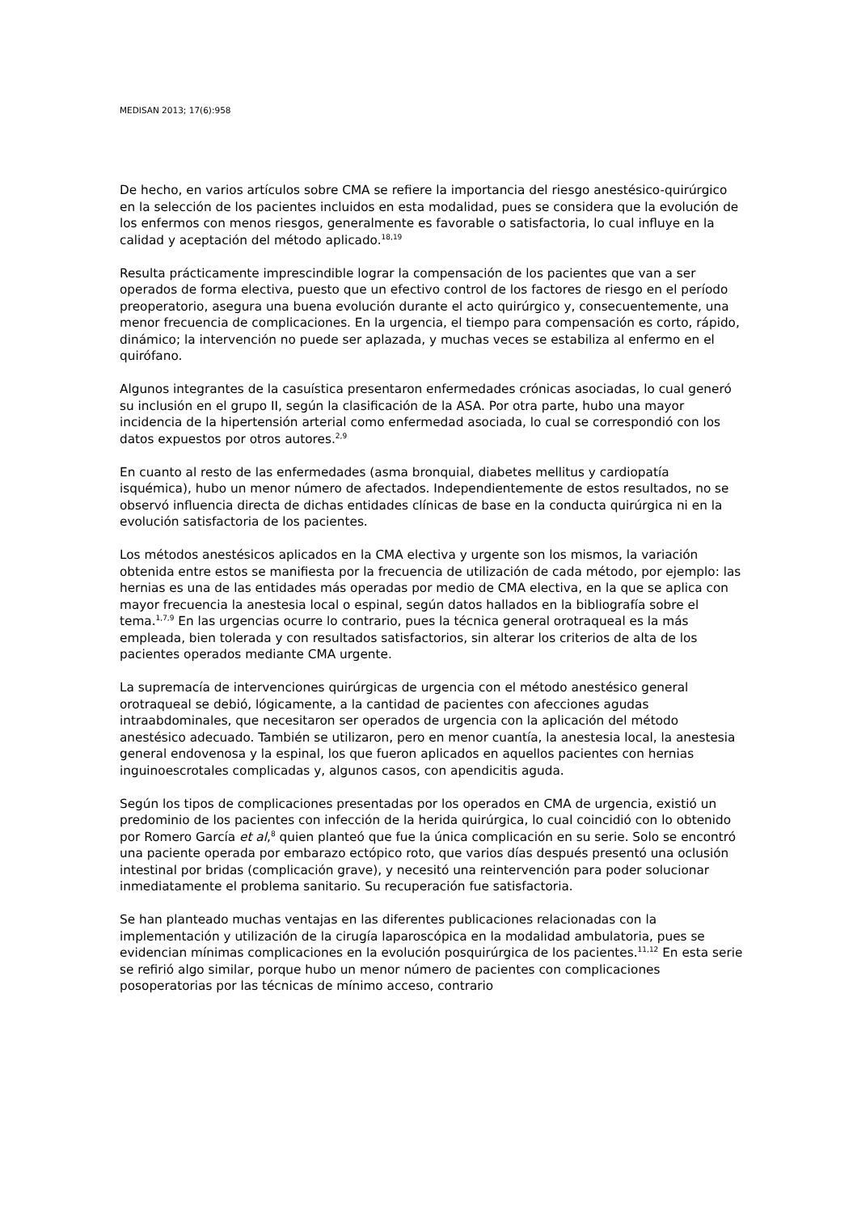MEDISAN 2013; 17(6):958
De hecho, en varios artículos sobre CMA se refiere la importancia del riesgo anestésico-quirúrgico en la selección de los pacientes incluidos en esta modalidad, pues se considera que la evolución de los enfermos con menos riesgos, generalmente es favorable o satisfactoria, lo cual influye en la calidad y aceptación del método aplicado.<sup>18,19</sup>
Resulta prácticamente imprescindible lograr la compensación de los pacientes que van a ser operados de forma electiva, puesto que un efectivo control de los factores de riesgo en el período preoperatorio, asegura una buena evolución durante el acto quirúrgico y, consecuentemente, una menor frecuencia de complicaciones. En la urgencia, el tiempo para compensación es corto, rápido, dinámico; la intervención no puede ser aplazada, y muchas veces se estabiliza al enfermo en el quirófano.
Algunos integrantes de la casuística presentaron enfermedades crónicas asociadas, lo cual generó su inclusión en el grupo II, según la clasificación de la ASA. Por otra parte, hubo una mayor incidencia de la hipertensión arterial como enfermedad asociada, lo cual se correspondió con los datos expuestos por otros autores.<sup>2,9</sup>
En cuanto al resto de las enfermedades (asma bronquial, diabetes mellitus y cardiopatía isquémica), hubo un menor número de afectados. Independientemente de estos resultados, no se observó influencia directa de dichas entidades clínicas de base en la conducta quirúrgica ni en la evolución satisfactoria de los pacientes.
Los métodos anestésicos aplicados en la CMA electiva y urgente son los mismos, la variación obtenida entre estos se manifiesta por la frecuencia de utilización de cada método, por ejemplo: las hernias es una de las entidades más operadas por medio de CMA electiva, en la que se aplica con mayor frecuencia la anestesia local o espinal, según datos hallados en la bibliografía sobre el tema.<sup>1,7,9</sup> En las urgencias ocurre lo contrario, pues la técnica general orotraqueal es la más empleada, bien tolerada y con resultados satisfactorios, sin alterar los criterios de alta de los pacientes operados mediante CMA urgente.
La supremacía de intervenciones quirúrgicas de urgencia con el método anestésico general orotraqueal se debió, lógicamente, a la cantidad de pacientes con afecciones agudas intraabdominales, que necesitaron ser operados de urgencia con la aplicación del método anestésico adecuado. También se utilizaron, pero en menor cuantía, la anestesia local, la anestesia general endovenosa y la espinal, los que fueron aplicados en aquellos pacientes con hernias inguinoescrotales complicadas y, algunos casos, con apendicitis aguda.
Según los tipos de complicaciones presentadas por los operados en CMA de urgencia, existió un predominio de los pacientes con infección de la herida quirúrgica, lo cual coincidió con lo obtenido por Romero García et al,<sup>8</sup> quien planteó que fue la única complicación en su serie. Solo se encontró una paciente operada por embarazo ectópico roto, que varios días después presentó una oclusión intestinal por bridas (complicación grave), y necesitó una reintervención para poder solucionar inmediatamente el problema sanitario. Su recuperación fue satisfactoria.
Se han planteado muchas ventajas en las diferentes publicaciones relacionadas con la implementación y utilización de la cirugía laparoscópica en la modalidad ambulatoria, pues se evidencian mínimas complicaciones en la evolución posquirúrgica de los pacientes.<sup>11,12</sup> En esta serie se refirió algo similar, porque hubo un menor número de pacientes con complicaciones posoperatorias por las técnicas de mínimo acceso, contrario